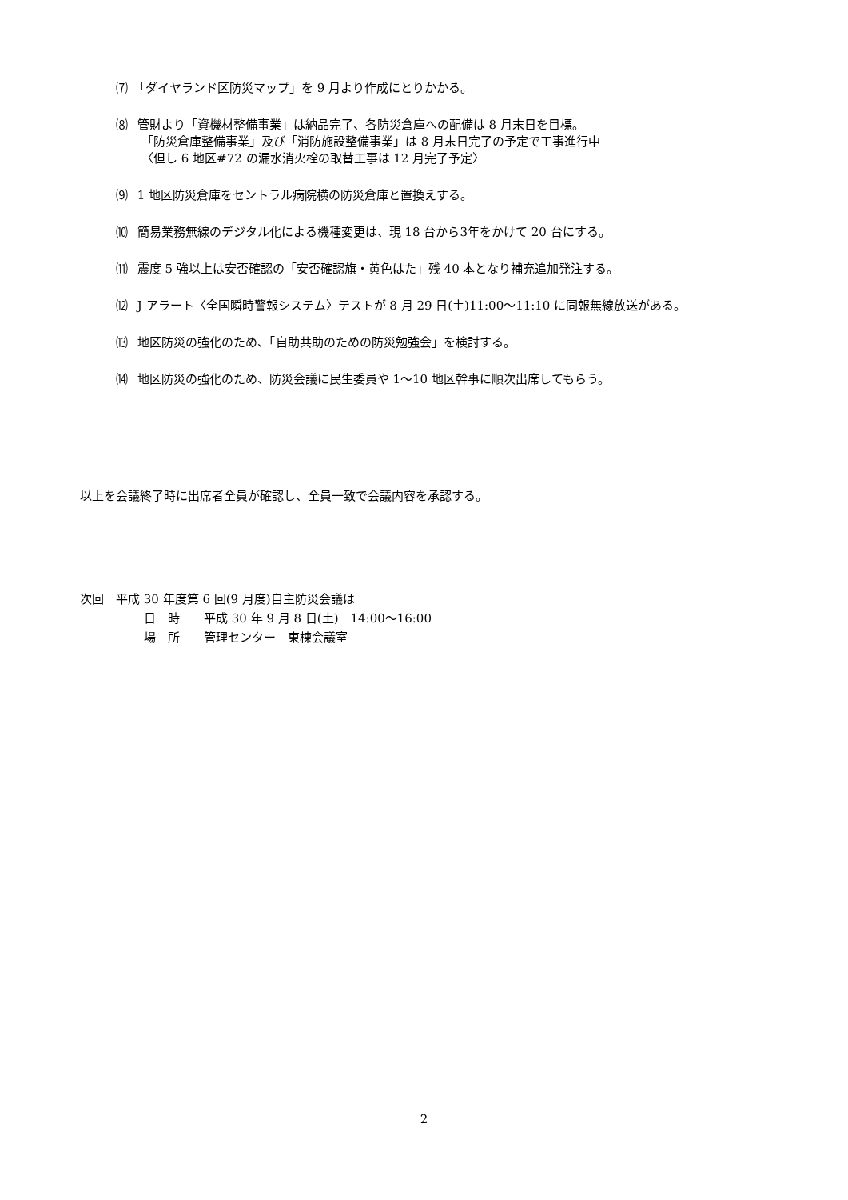⑺ 「ダイヤランド区防災マップ」を 9 月より作成にとりかかる。
⑻ 管財より「資機材整備事業」は納品完了、各防災倉庫への配備は 8 月末日を目標。
「防災倉庫整備事業」及び「消防施設整備事業」は 8 月末日完了の予定で工事進行中
〈但し 6 地区#72 の漏水消火栓の取替工事は 12 月完了予定〉
⑼ 1 地区防災倉庫をセントラル病院横の防災倉庫と置換えする。
⑽ 簡易業務無線のデジタル化による機種変更は、現 18 台から3年をかけて 20 台にする。
⑾ 震度 5 強以上は安否確認の「安否確認旗・黄色はた」残 40 本となり補充追加発注する。
⑿ J アラート〈全国瞬時警報システム〉テストが 8 月 29 日(土)11:00〜11:10 に同報無線放送がある。
⒀ 地区防災の強化のため、「自助共助のための防災勉強会」を検討する。
⒁ 地区防災の強化のため、防災会議に民生委員や 1〜10 地区幹事に順次出席してもらう。
以上を会議終了時に出席者全員が確認し、全員一致で会議内容を承認する。
次回　平成 30 年度第 6 回(9 月度)自主防災会議は
日　時　　平成 30 年 9 月 8 日(土)　14:00〜16:00
場　所　　管理センター　東棟会議室
2